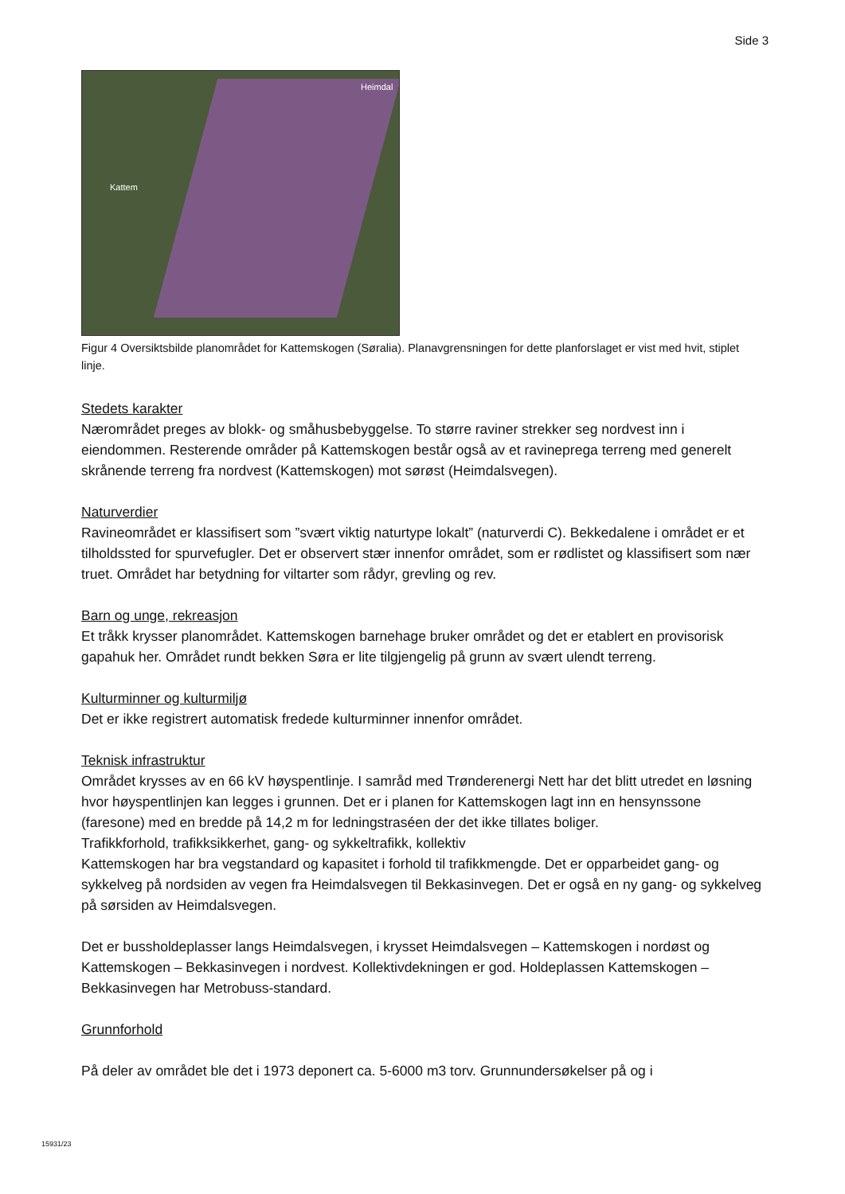Side 3
Kattem
Heimdal
Figur 4 Oversiktsbilde planområdet for Kattemskogen (Søralia). Planavgrensningen for dette planforslaget er vist med hvit, stiplet linje.
Stedets karakter
Nærområdet preges av blokk- og småhusbebyggelse. To større raviner strekker seg nordvest inn i eiendommen. Resterende områder på Kattemskogen består også av et ravineprega terreng med generelt skrånende terreng fra nordvest (Kattemskogen) mot sørøst (Heimdalsvegen).
Naturverdier
Ravineområdet er klassifisert som ”svært viktig naturtype lokalt” (naturverdi C). Bekkedalene i området er et tilholdssted for spurvefugler. Det er observert stær innenfor området, som er rødlistet og klassifisert som nær truet. Området har betydning for viltarter som rådyr, grevling og rev.
Barn og unge, rekreasjon
Et tråkk krysser planområdet. Kattemskogen barnehage bruker området og det er etablert en provisorisk gapahuk her. Området rundt bekken Søra er lite tilgjengelig på grunn av svært ulendt terreng.
Kulturminner og kulturmiljø
Det er ikke registrert automatisk fredede kulturminner innenfor området.
Teknisk infrastruktur
Området krysses av en 66 kV høyspentlinje. I samråd med Trønderenergi Nett har det blitt utredet en løsning hvor høyspentlinjen kan legges i grunnen. Det er i planen for Kattemskogen lagt inn en hensynssone (faresone) med en bredde på 14,2 m for ledningstraséen der det ikke tillates boliger.
Trafikkforhold, trafikksikkerhet, gang- og sykkeltrafikk, kollektiv
Kattemskogen har bra vegstandard og kapasitet i forhold til trafikkmengde. Det er opparbeidet gang- og sykkelveg på nordsiden av vegen fra Heimdalsvegen til Bekkasinvegen. Det er også en ny gang- og sykkelveg på sørsiden av Heimdalsvegen.
Det er bussholdeplasser langs Heimdalsvegen, i krysset Heimdalsvegen – Kattemskogen i nordøst og Kattemskogen – Bekkasinvegen i nordvest. Kollektivdekningen er god. Holdeplassen Kattemskogen – Bekkasinvegen har Metrobuss-standard.
Grunnforhold
På deler av området ble det i 1973 deponert ca. 5-6000 m3 torv. Grunnundersøkelser på og i
15931/23